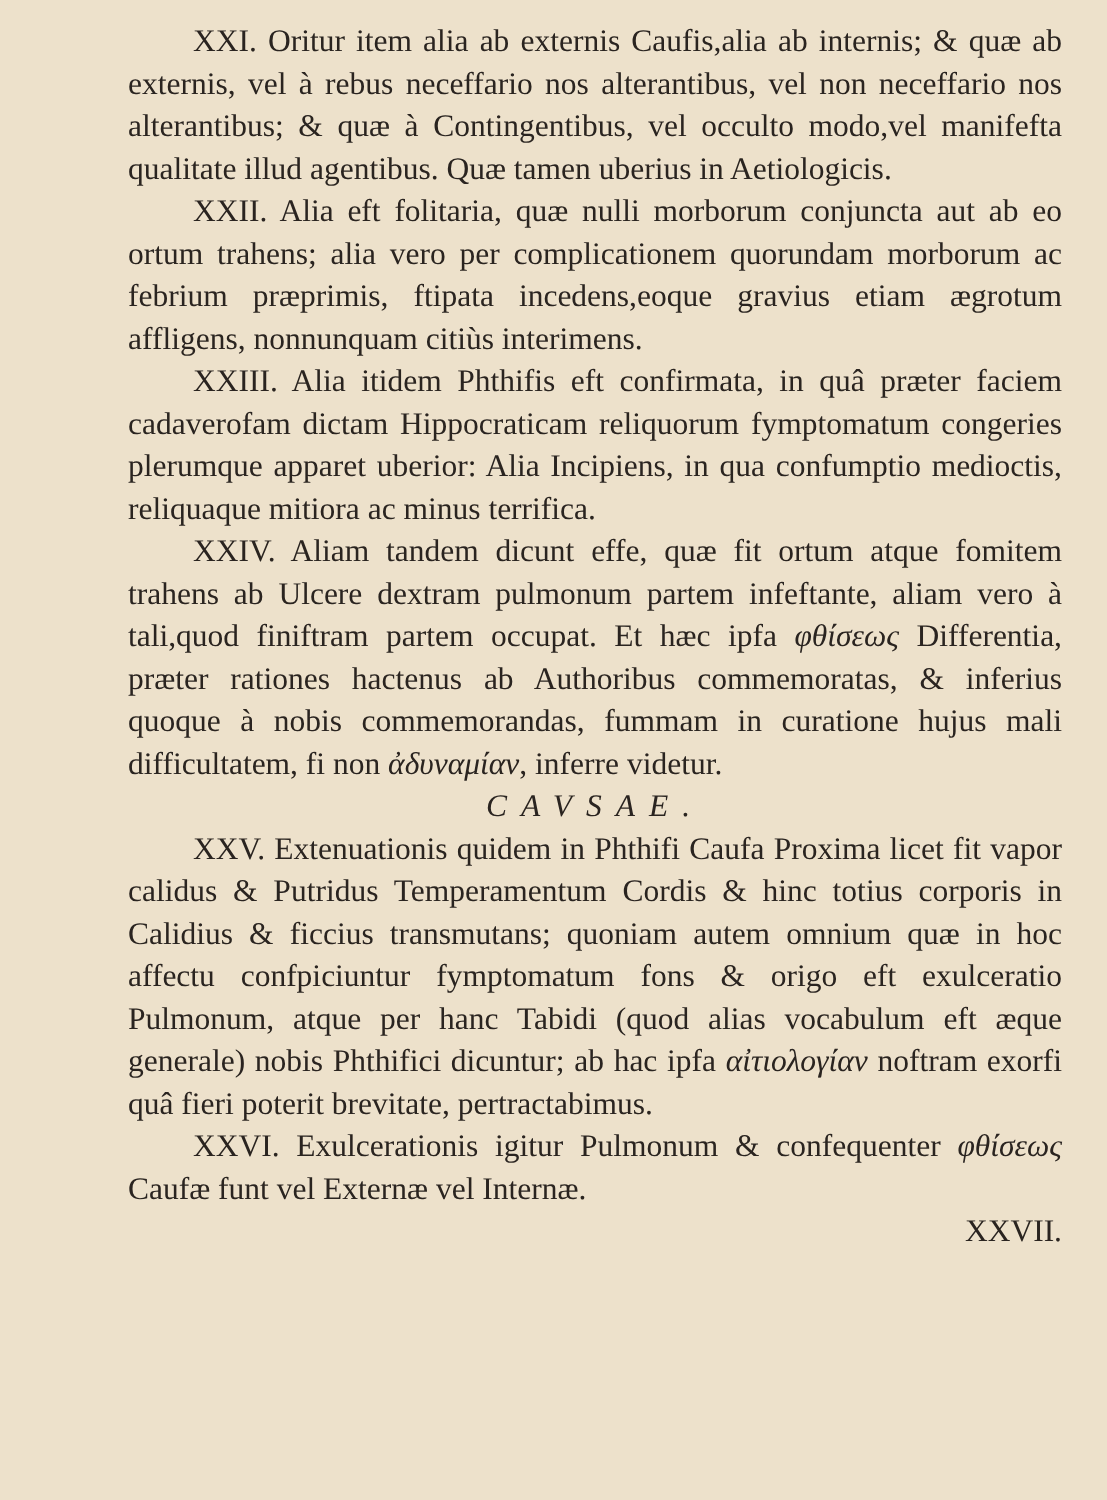XXI. Oritur item alia ab externis Caufis,alia ab internis; & quæ ab externis, vel à rebus neceffario nos alterantibus, vel non neceffario nos alterantibus; & quæ à Contingentibus, vel occulto modo,vel manifefta qualitate illud agentibus. Quæ tamen uberius in Aetiologicis.
XXII. Alia eft folitaria, quæ nulli morborum conjuncta aut ab eo ortum trahens; alia vero per complicationem quorundam morborum ac febrium præprimis, ftipata incedens,eoque gravius etiam ægrotum affligens, nonnunquam citiùs interimens.
XXIII. Alia itidem Phthifis eft confirmata, in quâ præter faciem cadaverofam dictam Hippocraticam reliquorum fymptomatum congeries plerumque apparet uberior: Alia Incipiens, in qua confumptio medioctis, reliquaque mitiora ac minus terrifica.
XXIV. Aliam tandem dicunt effe, quæ fit ortum atque fomitem trahens ab Ulcere dextram pulmonum partem infeftante, aliam vero à tali,quod finiftram partem occupat. Et hæc ipfa φθίσεως Differentia, præter rationes hactenus ab Authoribus commemoratas, & inferius quoque à nobis commemorandas, fummam in curatione hujus mali difficultatem, fi non ἀδυναμίαν, inferre videtur.
CAVSAE.
XXV. Extenuationis quidem in Phthifi Caufa Proxima licet fit vapor calidus & Putridus Temperamentum Cordis & hinc totius corporis in Calidius & ficcius transmutans; quoniam autem omnium quæ in hoc affectu confpiciuntur fymptomatum fons & origo eft exulceratio Pulmonum, atque per hanc Tabidi (quod alias vocabulum eft æque generale) nobis Phthifici dicuntur; ab hac ipfa αἰτιολογίαν noftram exorfi quâ fieri poterit brevitate, pertractabimus.
XXVI. Exulcerationis igitur Pulmonum & confequenter φθίσεως Caufæ funt vel Externæ vel Internæ.
XXVII.